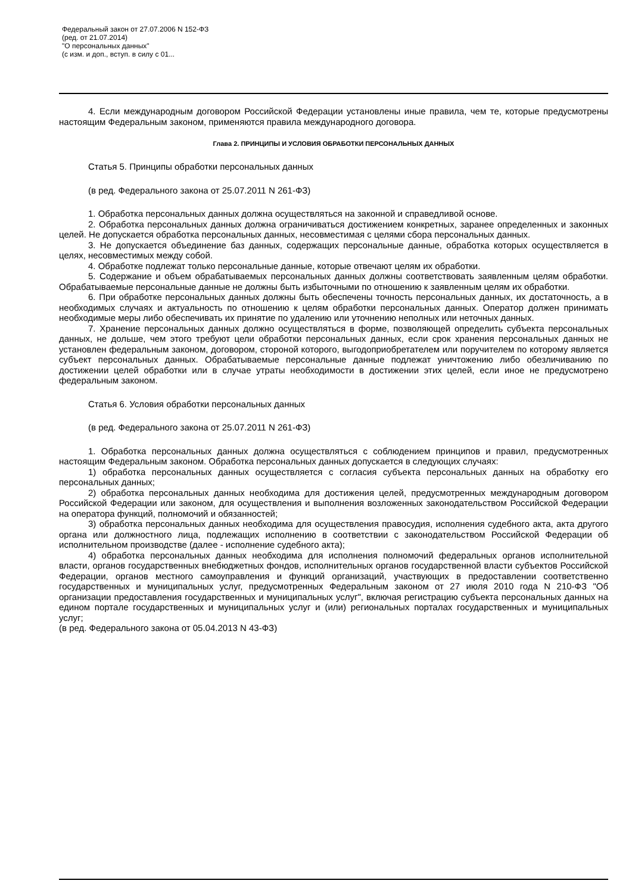Федеральный закон от 27.07.2006 N 152-ФЗ
(ред. от 21.07.2014)
"О персональных данных"
(с изм. и доп., вступ. в силу с 01...
4. Если международным договором Российской Федерации установлены иные правила, чем те, которые предусмотрены настоящим Федеральным законом, применяются правила международного договора.
Глава 2. ПРИНЦИПЫ И УСЛОВИЯ ОБРАБОТКИ ПЕРСОНАЛЬНЫХ ДАННЫХ
Статья 5. Принципы обработки персональных данных
(в ред. Федерального закона от 25.07.2011 N 261-ФЗ)
1. Обработка персональных данных должна осуществляться на законной и справедливой основе.
2. Обработка персональных данных должна ограничиваться достижением конкретных, заранее определенных и законных целей. Не допускается обработка персональных данных, несовместимая с целями сбора персональных данных.
3. Не допускается объединение баз данных, содержащих персональные данные, обработка которых осуществляется в целях, несовместимых между собой.
4. Обработке подлежат только персональные данные, которые отвечают целям их обработки.
5. Содержание и объем обрабатываемых персональных данных должны соответствовать заявленным целям обработки. Обрабатываемые персональные данные не должны быть избыточными по отношению к заявленным целям их обработки.
6. При обработке персональных данных должны быть обеспечены точность персональных данных, их достаточность, а в необходимых случаях и актуальность по отношению к целям обработки персональных данных. Оператор должен принимать необходимые меры либо обеспечивать их принятие по удалению или уточнению неполных или неточных данных.
7. Хранение персональных данных должно осуществляться в форме, позволяющей определить субъекта персональных данных, не дольше, чем этого требуют цели обработки персональных данных, если срок хранения персональных данных не установлен федеральным законом, договором, стороной которого, выгодоприобретателем или поручителем по которому является субъект персональных данных. Обрабатываемые персональные данные подлежат уничтожению либо обезличиванию по достижении целей обработки или в случае утраты необходимости в достижении этих целей, если иное не предусмотрено федеральным законом.
Статья 6. Условия обработки персональных данных
(в ред. Федерального закона от 25.07.2011 N 261-ФЗ)
1. Обработка персональных данных должна осуществляться с соблюдением принципов и правил, предусмотренных настоящим Федеральным законом. Обработка персональных данных допускается в следующих случаях:
1) обработка персональных данных осуществляется с согласия субъекта персональных данных на обработку его персональных данных;
2) обработка персональных данных необходима для достижения целей, предусмотренных международным договором Российской Федерации или законом, для осуществления и выполнения возложенных законодательством Российской Федерации на оператора функций, полномочий и обязанностей;
3) обработка персональных данных необходима для осуществления правосудия, исполнения судебного акта, акта другого органа или должностного лица, подлежащих исполнению в соответствии с законодательством Российской Федерации об исполнительном производстве (далее - исполнение судебного акта);
4) обработка персональных данных необходима для исполнения полномочий федеральных органов исполнительной власти, органов государственных внебюджетных фондов, исполнительных органов государственной власти субъектов Российской Федерации, органов местного самоуправления и функций организаций, участвующих в предоставлении соответственно государственных и муниципальных услуг, предусмотренных Федеральным законом от 27 июля 2010 года N 210-ФЗ "Об организации предоставления государственных и муниципальных услуг", включая регистрацию субъекта персональных данных на едином портале государственных и муниципальных услуг и (или) региональных порталах государственных и муниципальных услуг;
(в ред. Федерального закона от 05.04.2013 N 43-ФЗ)